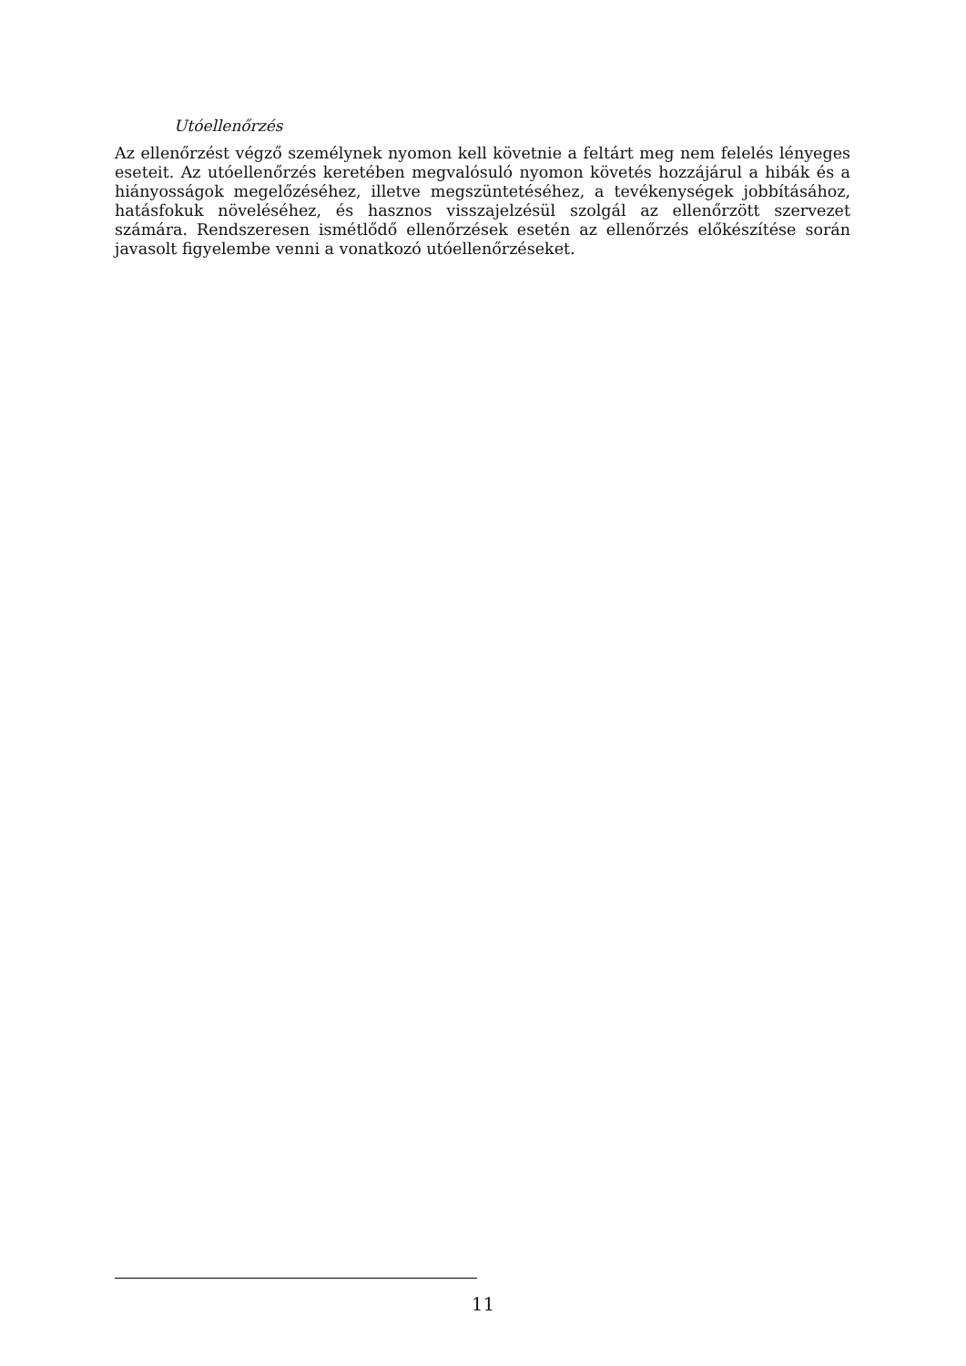Utóellenőrzés
Az ellenőrzést végző személynek nyomon kell követnie a feltárt meg nem felelés lényeges eseteit. Az utóellenőrzés keretében megvalósuló nyomon követés hozzájárul a hibák és a hiányosságok megelőzéséhez, illetve megszüntetéséhez, a tevékenységek jobbításához, hatásfokuk növeléséhez, és hasznos visszajelzésül szolgál az ellenőrzött szervezet számára. Rendszeresen ismétlődő ellenőrzések esetén az ellenőrzés előkészítése során javasolt figyelembe venni a vonatkozó utóellenőrzéseket.
11